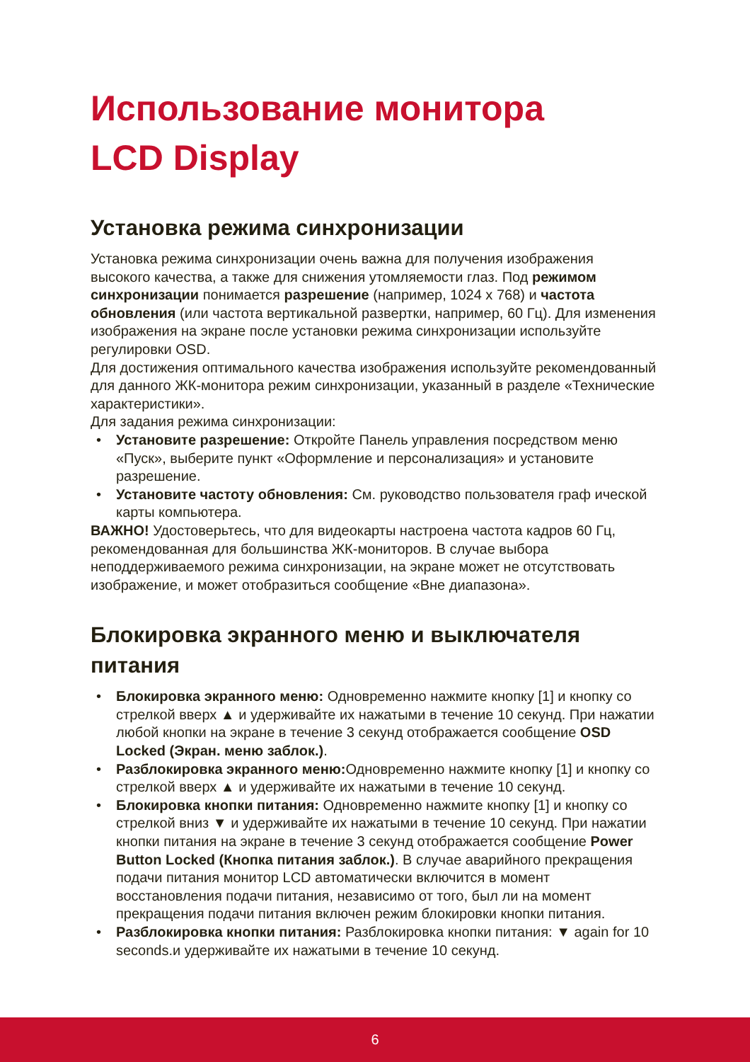Использование монитора
LCD Display
Установка режима синхронизации
Установка режима синхронизации очень важна для получения изображения высокого качества, а также для снижения утомляемости глаз. Под режимом синхронизации понимается разрешение (например, 1024 x 768) и частота обновления (или частота вертикальной развертки, например, 60 Гц). Для изменения изображения на экране после установки режима синхронизации используйте регулировки OSD.
Для достижения оптимального качества изображения используйте рекомендованный для данного ЖК-монитора режим синхронизации, указанный в разделе «Технические характеристики».
Для задания режима синхронизации:
• Установите разрешение: Откройте Панель управления посредством меню «Пуск», выберите пункт «Оформление и персонализация» и установите разрешение.
• Установите частоту обновления: См. руководство пользователя граф ической карты компьютера.
ВАЖНО! Удостоверьтесь, что для видеокарты настроена частота кадров 60 Гц, рекомендованная для большинства ЖК-мониторов. В случае выбора неподдерживаемого режима синхронизации, на экране может не отсутствовать изображение, и может отобразиться сообщение «Вне диапазона».
Блокировка экранного меню и выключателя питания
• Блокировка экранного меню: Одновременно нажмите кнопку [1] и кнопку со стрелкой вверх ▲ и удерживайте их нажатыми в течение 10 секунд. При нажатии любой кнопки на экране в течение 3 секунд отображается сообщение OSD Locked (Экран. меню заблок.).
• Разблокировка экранного меню: Одновременно нажмите кнопку [1] и кнопку со стрелкой вверх ▲ и удерживайте их нажатыми в течение 10 секунд.
• Блокировка кнопки питания: Одновременно нажмите кнопку [1] и кнопку со стрелкой вниз ▼ и удерживайте их нажатыми в течение 10 секунд. При нажатии кнопки питания на экране в течение 3 секунд отображается сообщение Power Button Locked (Кнопка питания заблок.). В случае аварийного прекращения подачи питания монитор LCD автоматически включится в момент восстановления подачи питания, независимо от того, был ли на момент прекращения подачи питания включен режим блокировки кнопки питания.
• Разблокировка кнопки питания: Разблокировка кнопки питания: ▼ again for 10 seconds.и удерживайте их нажатыми в течение 10 секунд.
6